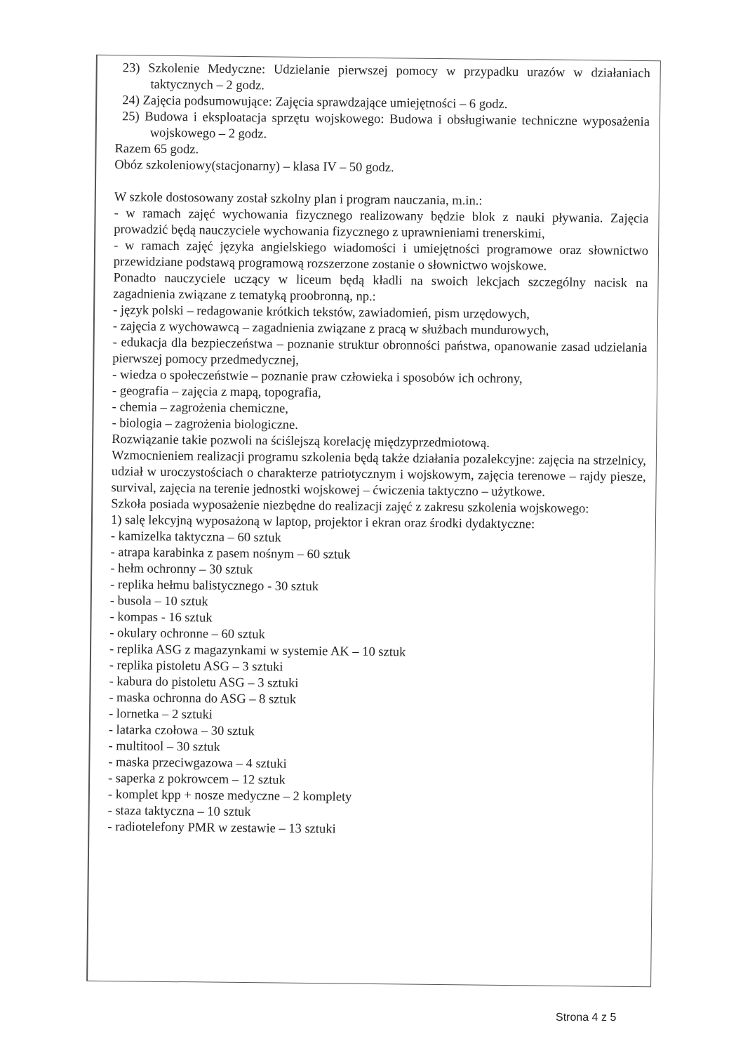23) Szkolenie Medyczne: Udzielanie pierwszej pomocy w przypadku urazów w działaniach taktycznych – 2 godz.
24) Zajęcia podsumowujące: Zajęcia sprawdzające umiejętności – 6 godz.
25) Budowa i eksploatacja sprzętu wojskowego: Budowa i obsługiwanie techniczne wyposażenia wojskowego – 2 godz.
Razem 65 godz.
Obóz szkoleniowy(stacjonarny) – klasa IV – 50 godz.
W szkole dostosowany został szkolny plan i program nauczania, m.in.:
- w ramach zajęć wychowania fizycznego realizowany będzie blok z nauki pływania. Zajęcia prowadzić będą nauczyciele wychowania fizycznego z uprawnieniami trenerskimi,
- w ramach zajęć języka angielskiego wiadomości i umiejętności programowe oraz słownictwo przewidziane podstawą programową rozszerzone zostanie o słownictwo wojskowe.
Ponadto nauczyciele uczący w liceum będą kładli na swoich lekcjach szczególny nacisk na zagadnienia związane z tematyką proobronną, np.:
- język polski – redagowanie krótkich tekstów, zawiadomień, pism urzędowych,
- zajęcia z wychowawcą – zagadnienia związane z pracą w służbach mundurowych,
- edukacja dla bezpieczeństwa – poznanie struktur obronności państwa, opanowanie zasad udzielania pierwszej pomocy przedmedycznej,
- wiedza o społeczeństwie – poznanie praw człowieka i sposobów ich ochrony,
- geografia – zajęcia z mapą, topografia,
- chemia – zagrożenia chemiczne,
- biologia – zagrożenia biologiczne.
Rozwiązanie takie pozwoli na ściślejszą korelację międzyprzedmiotową.
Wzmocnieniem realizacji programu szkolenia będą także działania pozalekcyjne: zajęcia na strzelnicy, udział w uroczystościach o charakterze patriotycznym i wojskowym, zajęcia terenowe – rajdy piesze, survival, zajęcia na terenie jednostki wojskowej – ćwiczenia taktyczno – użytkowe.
Szkoła posiada wyposażenie niezbędne do realizacji zajęć z zakresu szkolenia wojskowego:
1) salę lekcyjną wyposażoną w laptop, projektor i ekran oraz środki dydaktyczne:
- kamizelka taktyczna – 60 sztuk
- atrapa karabinka z pasem nośnym – 60 sztuk
- hełm ochronny – 30 sztuk
- replika hełmu balistycznego - 30 sztuk
- busola – 10 sztuk
- kompas - 16 sztuk
- okulary ochronne – 60 sztuk
- replika ASG z magazynkami w systemie AK – 10 sztuk
- replika pistoletu ASG – 3 sztuki
- kabura do pistoletu ASG – 3 sztuki
- maska ochronna do ASG – 8 sztuk
- lornetka – 2 sztuki
- latarka czołowa – 30 sztuk
- multitool – 30 sztuk
- maska przeciwgazowa – 4 sztuki
- saperka z pokrowcem – 12 sztuk
- komplet kpp + nosze medyczne – 2 komplety
- staza taktyczna – 10 sztuk
- radiotelefony PMR w zestawie – 13 sztuki
Strona 4 z 5